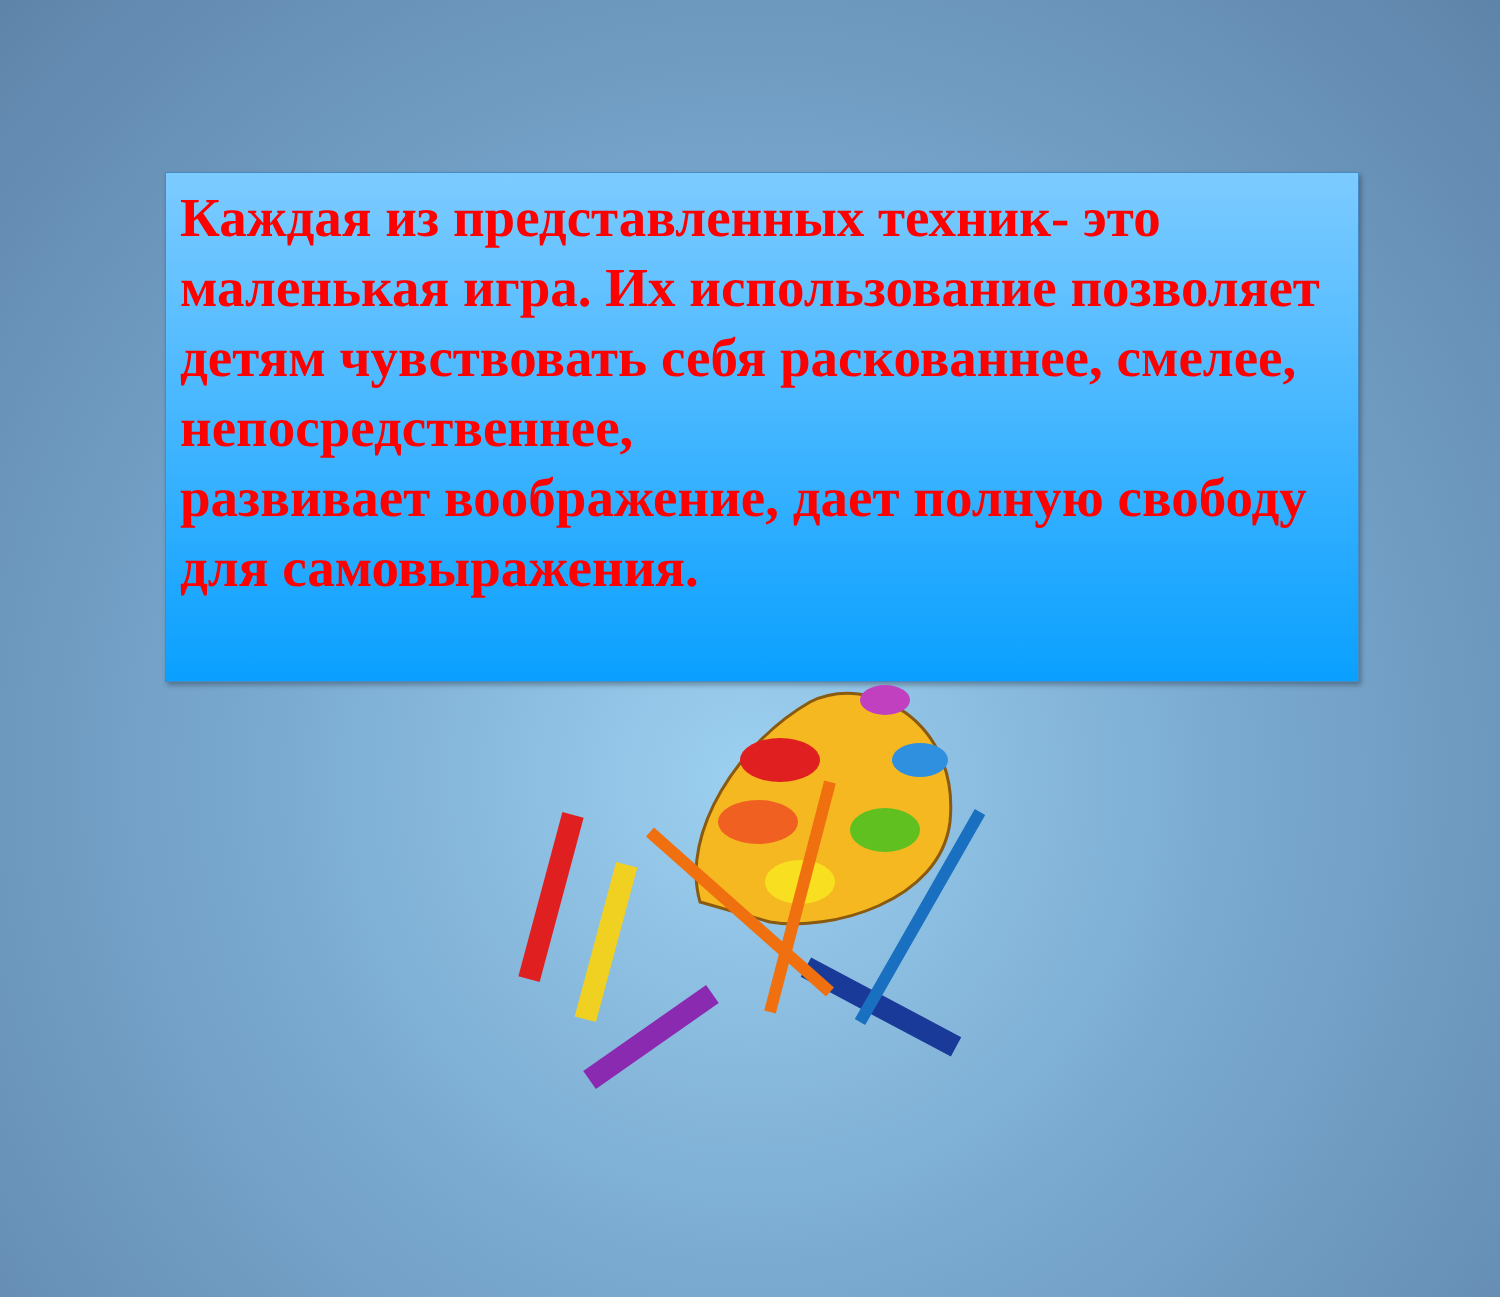Каждая из представленных техник- это маленькая игра. Их использование позволяет
детям чувствовать себя раскованнее, смелее, непосредственнее,
развивает воображение, дает полную свободу для самовыражения.